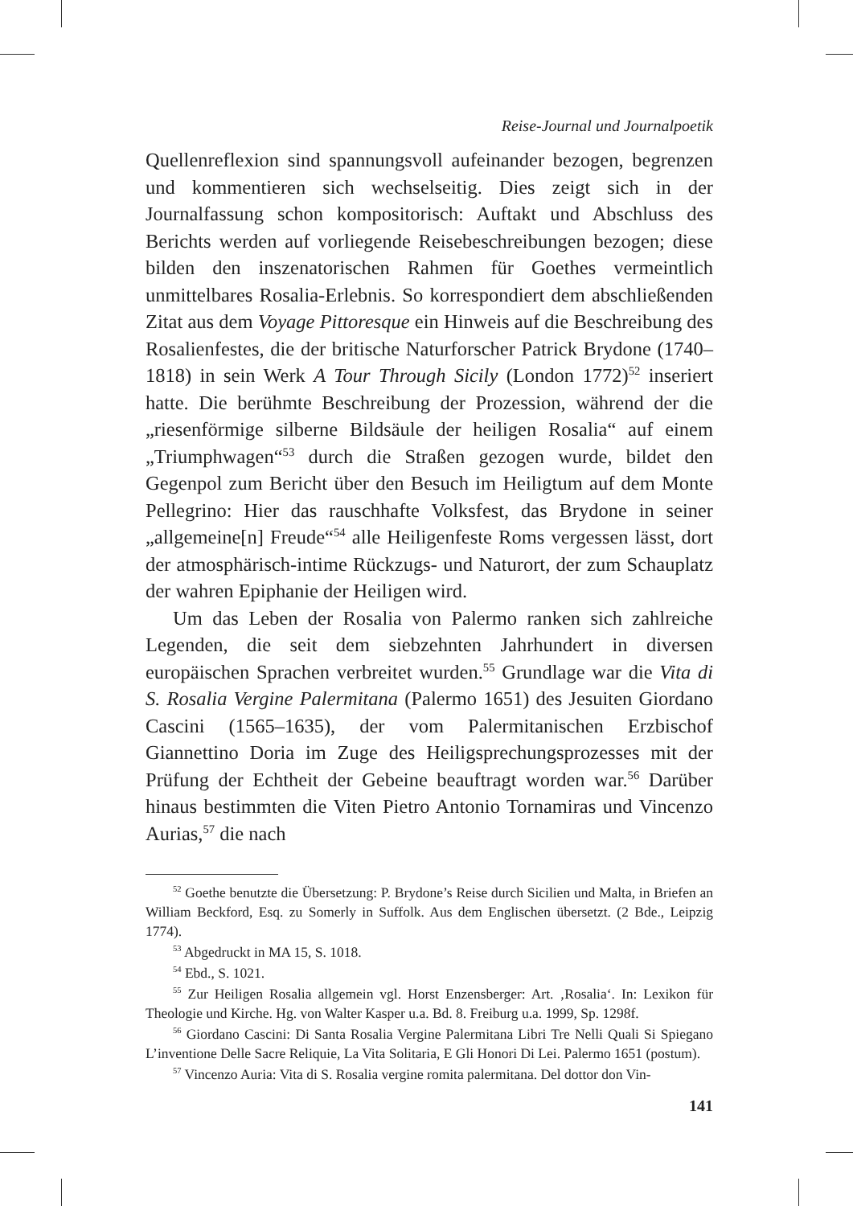Reise-Journal und Journalpoetik
Quellenreflexion sind spannungsvoll aufeinander bezogen, begrenzen und kommentieren sich wechselseitig. Dies zeigt sich in der Journalfassung schon kompositorisch: Auftakt und Abschluss des Berichts werden auf vorliegende Reisebeschreibungen bezogen; diese bilden den inszenatorischen Rahmen für Goethes vermeintlich unmittelbares Rosalia-Erlebnis. So korrespondiert dem abschließenden Zitat aus dem Voyage Pittoresque ein Hinweis auf die Beschreibung des Rosalienfestes, die der britische Naturforscher Patrick Brydone (1740–1818) in sein Werk A Tour Through Sicily (London 1772)<sup>52</sup> inseriert hatte. Die berühmte Beschreibung der Prozession, während der die „riesenförmige silberne Bildsäule der heiligen Rosalia“ auf einem „Triumphwagen“<sup>53</sup> durch die Straßen gezogen wurde, bildet den Gegenpol zum Bericht über den Besuch im Heiligtum auf dem Monte Pellegrino: Hier das rauschhafte Volksfest, das Brydone in seiner „allgemeine[n] Freude“<sup>54</sup> alle Heiligenfeste Roms vergessen lässt, dort der atmosphärisch-intime Rückzugs- und Naturort, der zum Schauplatz der wahren Epiphanie der Heiligen wird.
Um das Leben der Rosalia von Palermo ranken sich zahlreiche Legenden, die seit dem siebzehnten Jahrhundert in diversen europäischen Sprachen verbreitet wurden.<sup>55</sup> Grundlage war die Vita di S. Rosalia Vergine Palermitana (Palermo 1651) des Jesuiten Giordano Cascini (1565–1635), der vom Palermitanischen Erzbischof Giannettino Doria im Zuge des Heiligsprechungsprozesses mit der Prüfung der Echtheit der Gebeine beauftragt worden war.<sup>56</sup> Darüber hinaus bestimmten die Viten Pietro Antonio Tornamiras und Vincenzo Aurias,<sup>57</sup> die nach
<sup>52</sup> Goethe benutzte die Übersetzung: P. Brydone’s Reise durch Sicilien und Malta, in Briefen an William Beckford, Esq. zu Somerly in Suffolk. Aus dem Englischen übersetzt. (2 Bde., Leipzig 1774).
<sup>53</sup> Abgedruckt in MA 15, S. 1018.
<sup>54</sup> Ebd., S. 1021.
<sup>55</sup> Zur Heiligen Rosalia allgemein vgl. Horst Enzensberger: Art. ‚Rosalia‘. In: Lexikon für Theologie und Kirche. Hg. von Walter Kasper u.a. Bd. 8. Freiburg u.a. 1999, Sp. 1298f.
<sup>56</sup> Giordano Cascini: Di Santa Rosalia Vergine Palermitana Libri Tre Nelli Quali Si Spiegano L’inventione Delle Sacre Reliquie, La Vita Solitaria, E Gli Honori Di Lei. Palermo 1651 (postum).
<sup>57</sup> Vincenzo Auria: Vita di S. Rosalia vergine romita palermitana. Del dottor don Vin-
141